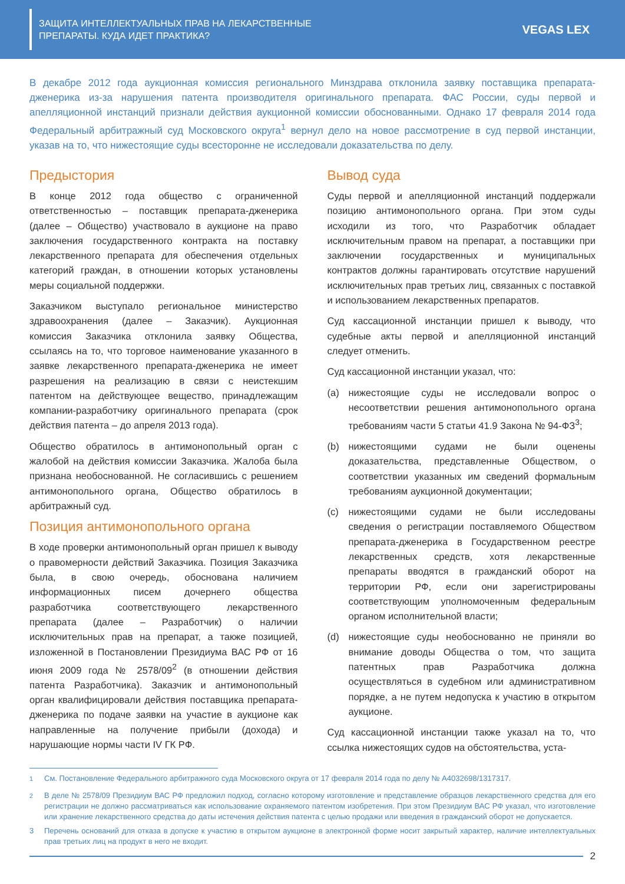ЗАЩИТА ИНТЕЛЛЕКТУАЛЬНЫХ ПРАВ НА ЛЕКАРСТВЕННЫЕ
ПРЕПАРАТЫ. КУДА ИДЕТ ПРАКТИКА?
VEGAS LEX
В декабре 2012 года аукционная комиссия регионального Минздрава отклонила заявку поставщика препарата-дженерика из-за нарушения патента производителя оригинального препарата. ФАС России, суды первой и апелляционной инстанций признали действия аукционной комиссии обоснованными. Однако 17 февраля 2014 года Федеральный арбитражный суд Московского округа<sup>1</sup> вернул дело на новое рассмотрение в суд первой инстанции, указав на то, что нижестоящие суды всесторонне не исследовали доказательства по делу.
Предыстория
В конце 2012 года общество с ограниченной ответственностью – поставщик препарата-дженерика (далее – Общество) участвовало в аукционе на право заключения государственного контракта на поставку лекарственного препарата для обеспечения отдельных категорий граждан, в отношении которых установлены меры социальной поддержки.
Заказчиком выступало региональное министерство здравоохранения (далее – Заказчик). Аукционная комиссия Заказчика отклонила заявку Общества, ссылаясь на то, что торговое наименование указанного в заявке лекарственного препарата-дженерика не имеет разрешения на реализацию в связи с неистекшим патентом на действующее вещество, принадлежащим компании-разработчику оригинального препарата (срок действия патента – до апреля 2013 года).
Общество обратилось в антимонопольный орган с жалобой на действия комиссии Заказчика. Жалоба была признана необоснованной. Не согласившись с решением антимонопольного органа, Общество обратилось в арбитражный суд.
Позиция антимонопольного органа
В ходе проверки антимонопольный орган пришел к выводу о правомерности действий Заказчика. Позиция Заказчика была, в свою очередь, обоснована наличием информационных писем дочернего общества разработчика соответствующего лекарственного препарата (далее – Разработчик) о наличии исключительных прав на препарат, а также позицией, изложенной в Постановлении Президиума ВАС РФ от 16 июня 2009 года № 2578/09<sup>2</sup> (в отношении действия патента Разработчика). Заказчик и антимонопольный орган квалифицировали действия поставщика препарата-дженерика по подаче заявки на участие в аукционе как направленные на получение прибыли (дохода) и нарушающие нормы части IV ГК РФ.
Вывод суда
Суды первой и апелляционной инстанций поддержали позицию антимонопольного органа. При этом суды исходили из того, что Разработчик обладает исключительным правом на препарат, а поставщики при заключении государственных и муниципальных контрактов должны гарантировать отсутствие нарушений исключительных прав третьих лиц, связанных с поставкой и использованием лекарственных препаратов.
Суд кассационной инстанции пришел к выводу, что судебные акты первой и апелляционной инстанций следует отменить.
Суд кассационной инстанции указал, что:
(a) нижестоящие суды не исследовали вопрос о несоответствии решения антимонопольного органа требованиям части 5 статьи 41.9 Закона № 94-ФЗ<sup>3</sup>;
(b) нижестоящими судами не были оценены доказательства, представленные Обществом, о соответствии указанных им сведений формальным требованиям аукционной документации;
(c) нижестоящими судами не были исследованы сведения о регистрации поставляемого Обществом препарата-дженерика в Государственном реестре лекарственных средств, хотя лекарственные препараты вводятся в гражданский оборот на территории РФ, если они зарегистрированы соответствующим уполномоченным федеральным органом исполнительной власти;
(d) нижестоящие суды необоснованно не приняли во внимание доводы Общества о том, что защита патентных прав Разработчика должна осуществляться в судебном или административном порядке, а не путем недопуска к участию в открытом аукционе.
Суд кассационной инстанции также указал на то, что ссылка нижестоящих судов на обстоятельства, уста-
<sup>1</sup> См. Постановление Федерального арбитражного суда Московского округа от 17 февраля 2014 года по делу № А4032698/1317317.
<sup>2</sup> В деле № 2578/09 Президиум ВАС РФ предложил подход, согласно которому изготовление и представление образцов лекарственного средства для его регистрации не должно рассматриваться как использование охраняемого патентом изобретения. При этом Президиум ВАС РФ указал, что изготовление или хранение лекарственного средства до даты истечения действия патента с целью продажи или введения в гражданский оборот не допускается.
3 Перечень оснований для отказа в допуске к участию в открытом аукционе в электронной форме носит закрытый характер, наличие интеллектуальных прав третьих лиц на продукт в него не входит.
2